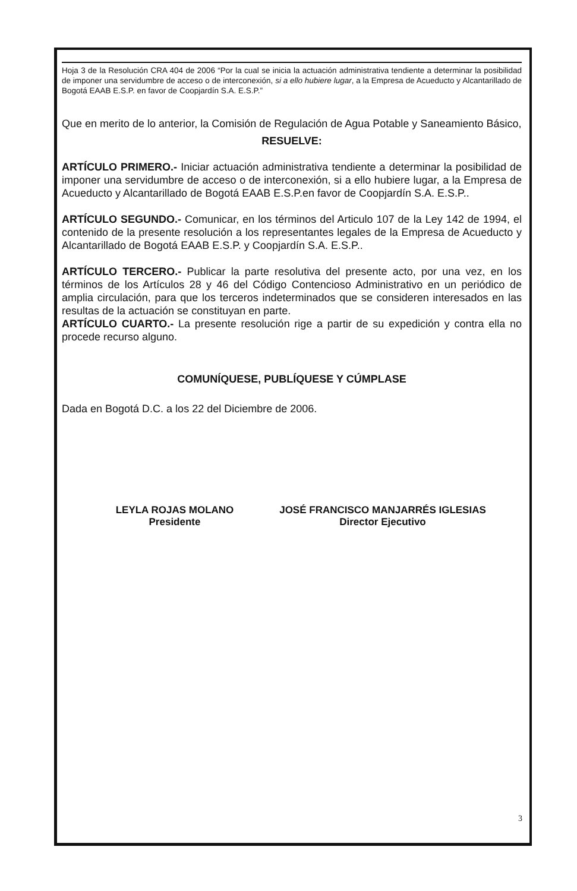Hoja 3 de la Resolución CRA 404 de 2006 “Por la cual se inicia la actuación administrativa tendiente a determinar la posibilidad de imponer una servidumbre de acceso o de interconexión, si a ello hubiere lugar, a la Empresa de Acueducto y Alcantarillado de Bogotá EAAB E.S.P. en favor de Coopjardín S.A. E.S.P.”
Que en merito de lo anterior, la Comisión de Regulación de Agua Potable y Saneamiento Básico,
RESUELVE:
ARTÍCULO PRIMERO.- Iniciar actuación administrativa tendiente a determinar la posibilidad de imponer una servidumbre de acceso o de interconexión, si a ello hubiere lugar, a la Empresa de Acueducto y Alcantarillado de Bogotá EAAB E.S.P.en favor de Coopjardín S.A. E.S.P..
ARTÍCULO SEGUNDO.- Comunicar, en los términos del Articulo 107 de la Ley 142 de 1994, el contenido de la presente resolución a los representantes legales de la Empresa de Acueducto y Alcantarillado de Bogotá EAAB E.S.P. y Coopjardín S.A. E.S.P..
ARTÍCULO TERCERO.- Publicar la parte resolutiva del presente acto, por una vez, en los términos de los Artículos 28 y 46 del Código Contencioso Administrativo en un periódico de amplia circulación, para que los terceros indeterminados que se consideren interesados en las resultas de la actuación se constituyan en parte.
ARTÍCULO CUARTO.- La presente resolución rige a partir de su expedición y contra ella no procede recurso alguno.
COMUNÍQUESE, PUBLÍQUESE Y CÚMPLASE
Dada en Bogotá D.C. a los 22 del Diciembre de 2006.
LEYLA ROJAS MOLANO
Presidente
JOSÉ FRANCISCO MANJARRÉS IGLESIAS
Director Ejecutivo
3